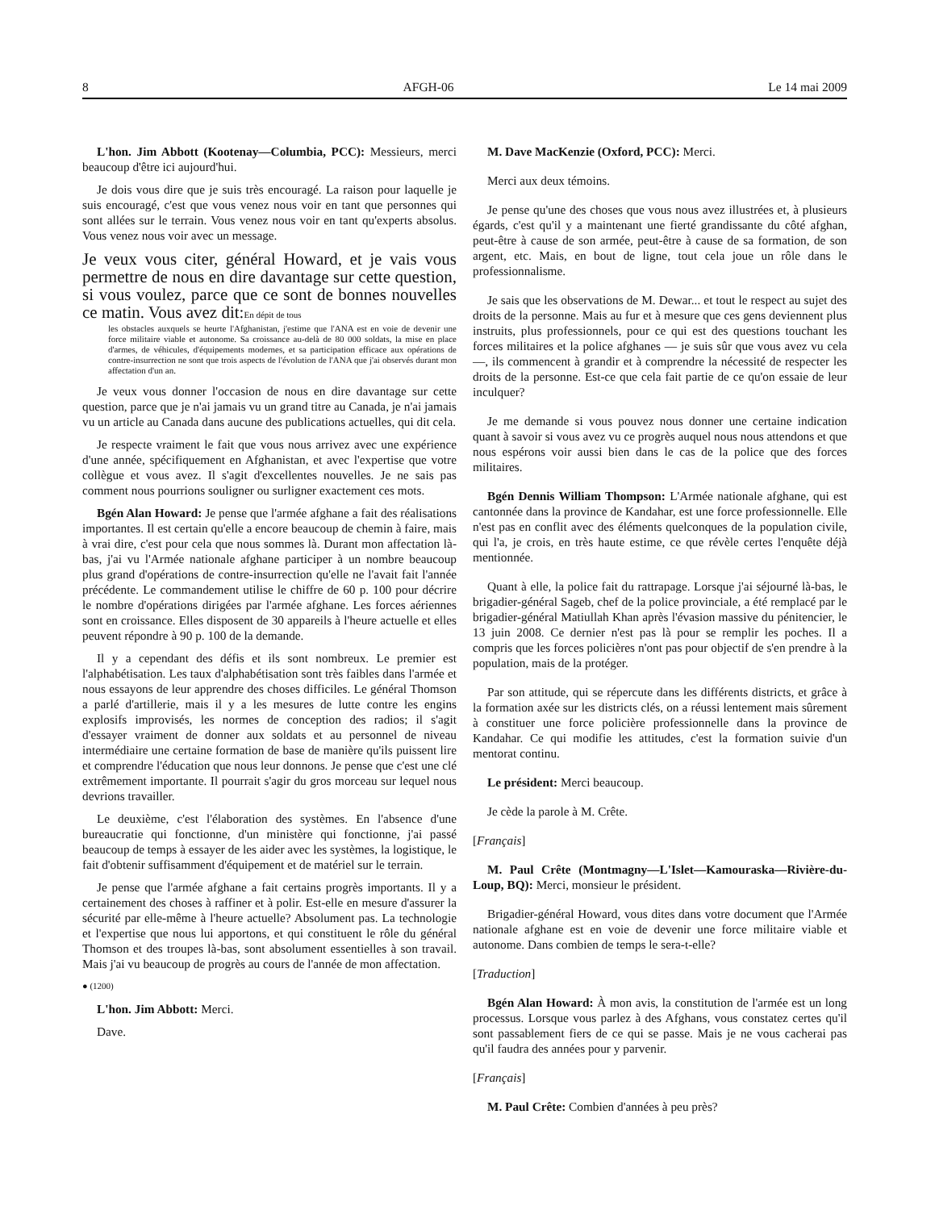8 AFGH-06 Le 14 mai 2009
L'hon. Jim Abbott (Kootenay—Columbia, PCC): Messieurs, merci beaucoup d'être ici aujourd'hui.
Je dois vous dire que je suis très encouragé. La raison pour laquelle je suis encouragé, c'est que vous venez nous voir en tant que personnes qui sont allées sur le terrain. Vous venez nous voir en tant qu'experts absolus. Vous venez nous voir avec un message.
Je veux vous citer, général Howard, et je vais vous permettre de nous en dire davantage sur cette question, si vous voulez, parce que ce sont de bonnes nouvelles ce matin. Vous avez dit:En dépit de tous
les obstacles auxquels se heurte l'Afghanistan, j'estime que l'ANA est en voie de devenir une force militaire viable et autonome. Sa croissance au-delà de 80 000 soldats, la mise en place d'armes, de véhicules, d'équipements modernes, et sa participation efficace aux opérations de contre-insurrection ne sont que trois aspects de l'évolution de l'ANA que j'ai observés durant mon affectation d'un an.
Je veux vous donner l'occasion de nous en dire davantage sur cette question, parce que je n'ai jamais vu un grand titre au Canada, je n'ai jamais vu un article au Canada dans aucune des publications actuelles, qui dit cela.
Je respecte vraiment le fait que vous nous arrivez avec une expérience d'une année, spécifiquement en Afghanistan, et avec l'expertise que votre collègue et vous avez. Il s'agit d'excellentes nouvelles. Je ne sais pas comment nous pourrions souligner ou surligner exactement ces mots.
Bgén Alan Howard: Je pense que l'armée afghane a fait des réalisations importantes. Il est certain qu'elle a encore beaucoup de chemin à faire, mais à vrai dire, c'est pour cela que nous sommes là. Durant mon affectation là-bas, j'ai vu l'Armée nationale afghane participer à un nombre beaucoup plus grand d'opérations de contre-insurrection qu'elle ne l'avait fait l'année précédente. Le commandement utilise le chiffre de 60 p. 100 pour décrire le nombre d'opérations dirigées par l'armée afghane. Les forces aériennes sont en croissance. Elles disposent de 30 appareils à l'heure actuelle et elles peuvent répondre à 90 p. 100 de la demande.
Il y a cependant des défis et ils sont nombreux. Le premier est l'alphabétisation. Les taux d'alphabétisation sont très faibles dans l'armée et nous essayons de leur apprendre des choses difficiles. Le général Thomson a parlé d'artillerie, mais il y a les mesures de lutte contre les engins explosifs improvisés, les normes de conception des radios; il s'agit d'essayer vraiment de donner aux soldats et au personnel de niveau intermédiaire une certaine formation de base de manière qu'ils puissent lire et comprendre l'éducation que nous leur donnons. Je pense que c'est une clé extrêmement importante. Il pourrait s'agir du gros morceau sur lequel nous devrions travailler.
Le deuxième, c'est l'élaboration des systèmes. En l'absence d'une bureaucratie qui fonctionne, d'un ministère qui fonctionne, j'ai passé beaucoup de temps à essayer de les aider avec les systèmes, la logistique, le fait d'obtenir suffisamment d'équipement et de matériel sur le terrain.
Je pense que l'armée afghane a fait certains progrès importants. Il y a certainement des choses à raffiner et à polir. Est-elle en mesure d'assurer la sécurité par elle-même à l'heure actuelle? Absolument pas. La technologie et l'expertise que nous lui apportons, et qui constituent le rôle du général Thomson et des troupes là-bas, sont absolument essentielles à son travail. Mais j'ai vu beaucoup de progrès au cours de l'année de mon affectation.
● (1200)
L'hon. Jim Abbott: Merci.
Dave.
M. Dave MacKenzie (Oxford, PCC): Merci.
Merci aux deux témoins.
Je pense qu'une des choses que vous nous avez illustrées et, à plusieurs égards, c'est qu'il y a maintenant une fierté grandissante du côté afghan, peut-être à cause de son armée, peut-être à cause de sa formation, de son argent, etc. Mais, en bout de ligne, tout cela joue un rôle dans le professionnalisme.
Je sais que les observations de M. Dewar... et tout le respect au sujet des droits de la personne. Mais au fur et à mesure que ces gens deviennent plus instruits, plus professionnels, pour ce qui est des questions touchant les forces militaires et la police afghanes — je suis sûr que vous avez vu cela —, ils commencent à grandir et à comprendre la nécessité de respecter les droits de la personne. Est-ce que cela fait partie de ce qu'on essaie de leur inculquer?
Je me demande si vous pouvez nous donner une certaine indication quant à savoir si vous avez vu ce progrès auquel nous nous attendons et que nous espérons voir aussi bien dans le cas de la police que des forces militaires.
Bgén Dennis William Thompson: L'Armée nationale afghane, qui est cantonnée dans la province de Kandahar, est une force professionnelle. Elle n'est pas en conflit avec des éléments quelconques de la population civile, qui l'a, je crois, en très haute estime, ce que révèle certes l'enquête déjà mentionnée.
Quant à elle, la police fait du rattrapage. Lorsque j'ai séjourné là-bas, le brigadier-général Sageb, chef de la police provinciale, a été remplacé par le brigadier-général Matiullah Khan après l'évasion massive du pénitencier, le 13 juin 2008. Ce dernier n'est pas là pour se remplir les poches. Il a compris que les forces policières n'ont pas pour objectif de s'en prendre à la population, mais de la protéger.
Par son attitude, qui se répercute dans les différents districts, et grâce à la formation axée sur les districts clés, on a réussi lentement mais sûrement à constituer une force policière professionnelle dans la province de Kandahar. Ce qui modifie les attitudes, c'est la formation suivie d'un mentorat continu.
Le président: Merci beaucoup.
Je cède la parole à M. Crête.
[Français]
M. Paul Crête (Montmagny—L'Islet—Kamouraska—Rivière-du-Loup, BQ): Merci, monsieur le président.
Brigadier-général Howard, vous dites dans votre document que l'Armée nationale afghane est en voie de devenir une force militaire viable et autonome. Dans combien de temps le sera-t-elle?
[Traduction]
Bgén Alan Howard: À mon avis, la constitution de l'armée est un long processus. Lorsque vous parlez à des Afghans, vous constatez certes qu'il sont passablement fiers de ce qui se passe. Mais je ne vous cacherai pas qu'il faudra des années pour y parvenir.
[Français]
M. Paul Crête: Combien d'années à peu près?